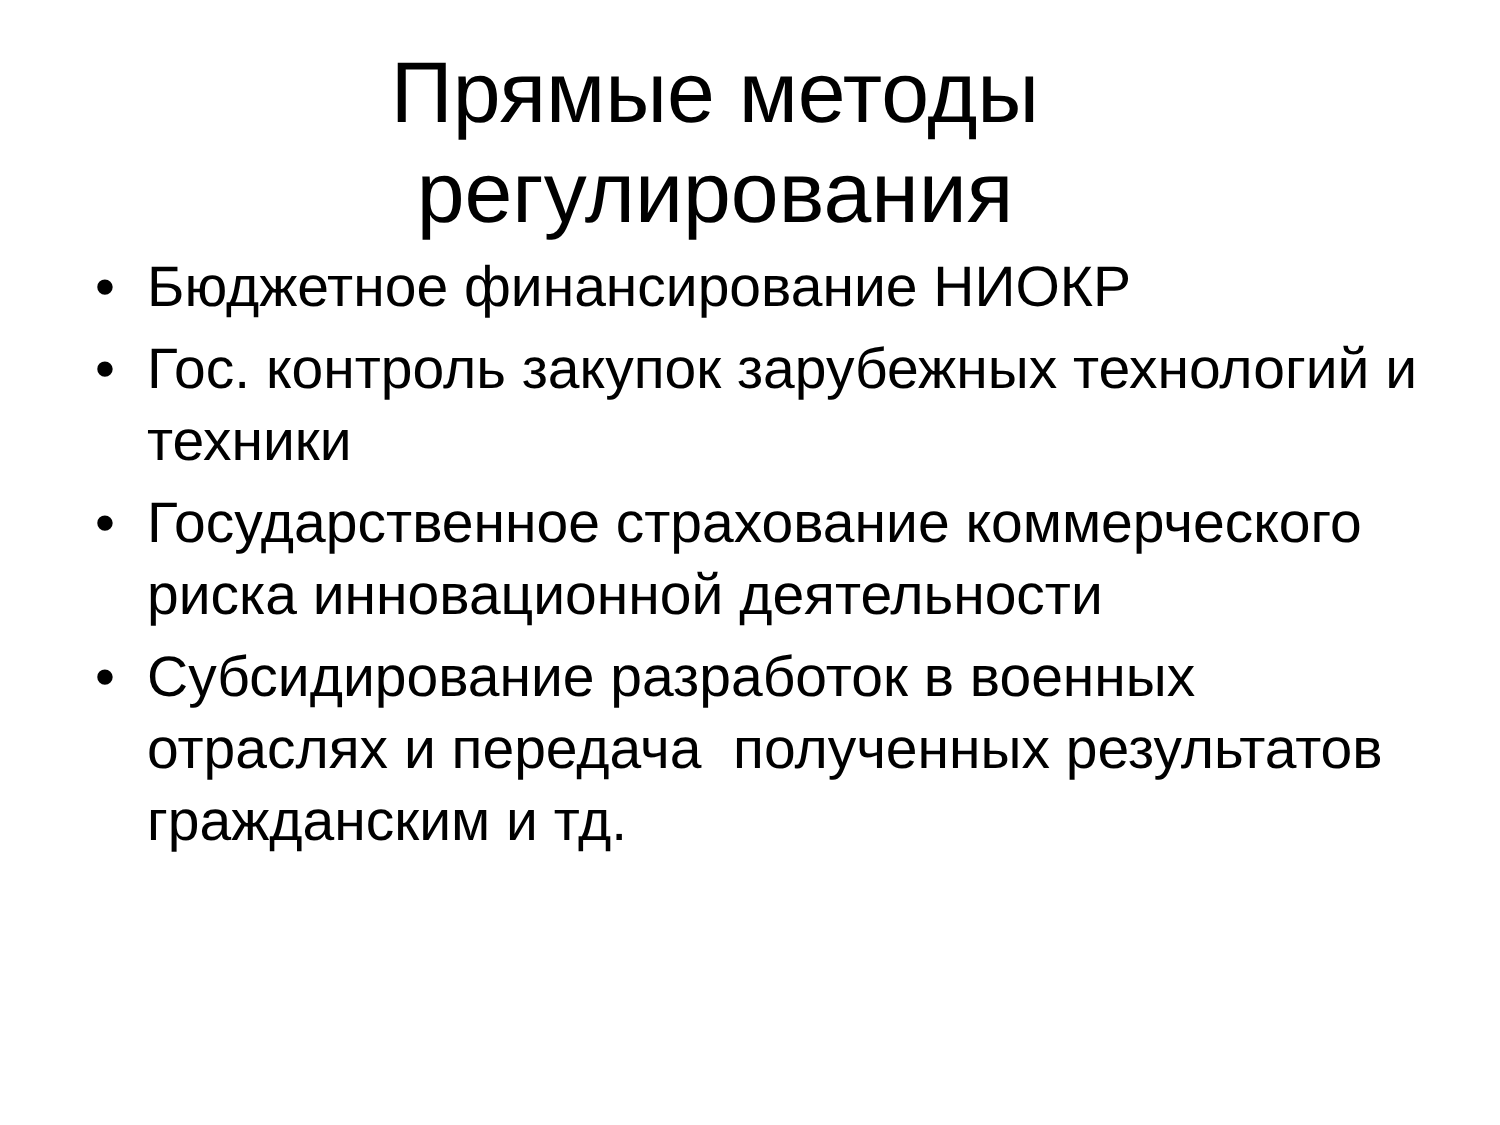Прямые методы регулирования
• Бюджетное финансирование НИОКР
• Гос. контроль закупок зарубежных технологий и техники
• Государственное страхование коммерческого риска инновационной деятельности
• Субсидирование разработок в военных отраслях и передача полученных результатов гражданским и тд.